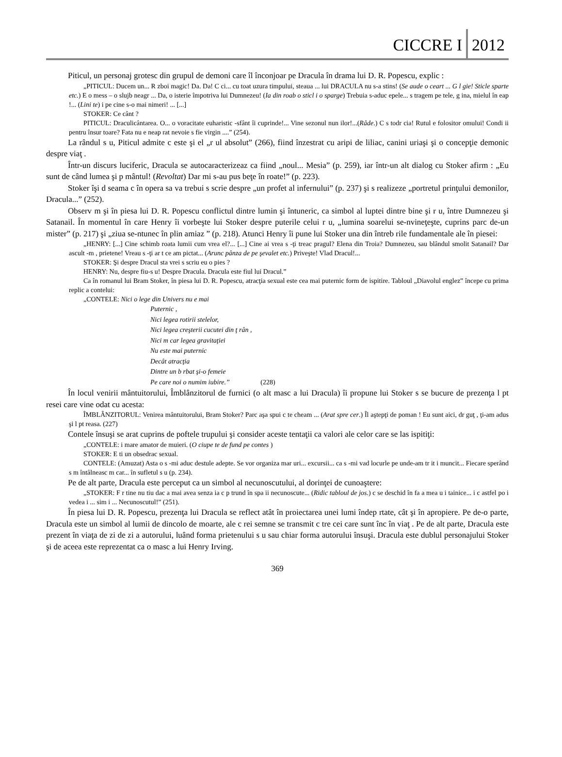CICCRE I
2012
Piticul, un personaj grotesc din grupul de demoni care îl înconjoar pe Dracula în drama lui D. R. Popescu, explic :
„PITICUL: Ducem un... R zboi magic! Da. Da! C ci... cu toat uzura timpului, steaua ... lui DRACULA nu s-a stins! (Se aude o ceart ... G l gie! Sticle sparte etc.) E o mess – o slujb neagr ... Da, o isterie împotriva lui Dumnezeu! (Ia din roab o sticl i o sparge) Trebuia s-aduc epele... s tragem pe tele, g ina, mielul în eap !... (Lini te) i pe cine s-o mai nimeri! ... [...]
STOKER: Ce cânt ?
PITICUL: Draculicântarea. O... o voracitate euharistic -sfânt îi cuprinde!... Vine sezonul nun ilor!...(Râde.) C s todr cia! Rutul e folositor omului! Condi ii pentru însur toare? Fata nu e neap rat nevoie s fie virgin ....” (254).
La rândul s u, Piticul admite c este şi el „r ul absolut” (266), fiind înzestrat cu aripi de liliac, canini uriaşi şi o concepţie demonic despre viaţ .
Într-un discurs luciferic, Dracula se autocaracterizeaz ca fiind „noul... Mesia” (p. 259), iar într-un alt dialog cu Stoker afirm : „Eu sunt de când lumea şi p mântul! (Revoltat) Dar mi s-au pus beţe în roate!” (p. 223).
Stoker îşi d seama c în opera sa va trebui s scrie despre „un profet al infernului” (p. 237) şi s realizeze „portretul prinţului demonilor, Dracula...” (252).
Observ m şi în piesa lui D. R. Popescu conflictul dintre lumin şi întuneric, ca simbol al luptei dintre bine şi r u, între Dumnezeu şi Satanail. În momentul în care Henry îi vorbeşte lui Stoker despre puterile celui r u, „lumina soarelui se-nvineţeşte, cuprins parc de-un mister” (p. 217) şi „ziua se-ntunec în plin amiaz ” (p. 218). Atunci Henry îi pune lui Stoker una din întreb rile fundamentale ale în piesei:
„HENRY: [...] Cine schimb roata lumii cum vrea el?... [...] Cine ai vrea s -ţi treac pragul? Elena din Troia? Dumnezeu, sau blândul smolit Satanail? Dar ascult -m , prietene! Vreau s -ţi ar t ce am pictat... (Arunc pânza de pe şevalet etc.) Priveşte! Vlad Dracul!...
STOKER: Şi despre Dracul sta vrei s scriu eu o pies ?
HENRY: Nu, despre fiu-s u! Despre Dracula. Dracula este fiul lui Dracul.”
Ca în romanul lui Bram Stoker, în piesa lui D. R. Popescu, atracţia sexual este cea mai puternic form de ispitire. Tabloul „Diavolul englez” începe cu prima replic a contelui:
„CONTELE: Nici o lege din Univers nu e mai
Puternic ,
Nici legea rotirii stelelor,
Nici legea creşterii cucutei din ţ rân ,
Nici m car legea gravitaţiei
Nu este mai puternic
Decât atracţia
Dintre un b rbat şi-o femeie
Pe care noi o numim iubire.” (228)
În locul venirii mântuitorului, Îmblânzitorul de furnici (o alt masc a lui Dracula) îi propune lui Stoker s se bucure de prezenţa l pt resei care vine odat cu acesta:
ÎMBLÂNZITORUL: Venirea mântuitorului, Bram Stoker? Parc aşa spui c te cheam ... (Arat spre cer.) Îl aştepţi de poman ! Eu sunt aici, dr guţ , ţi-am adus şi l pt reasa. (227)
Contele însuşi se arat cuprins de poftele trupului şi consider aceste tentaţii ca valori ale celor care se las ispitiţi:
„CONTELE: i mare amator de muieri. (O ciupe te de fund pe contes )
STOKER: E ti un obsedrac sexual.
CONTELE: (Amuzat) Asta o s -mi aduc destule adepte. Se vor organiza mar uri... excursii... ca s -mi vad locurle pe unde-am tr it i muncit... Fiecare sperând s m întâlneasc m car... în sufletul s u (p. 234).
Pe de alt parte, Dracula este perceput ca un simbol al necunoscutului, al dorinţei de cunoaştere:
„STOKER: F r tine nu tiu dac a mai avea senza ia c p trund în spa ii necunoscute... (Ridic tabloul de jos.) c se deschid în fa a mea u i tainice... i c astfel po i vedea i ... sim i ... Necunoscutul!” (251).
În piesa lui D. R. Popescu, prezenţa lui Dracula se reflect atât în proiectarea unei lumi îndep rtate, cât şi în apropiere. Pe de-o parte, Dracula este un simbol al lumii de dincolo de moarte, ale c rei semne se transmit c tre cei care sunt înc în viaţ . Pe de alt parte, Dracula este prezent în viaţa de zi de zi a autorului, luând forma prietenului s u sau chiar forma autorului însuşi. Dracula este dublul personajului Stoker şi de aceea este reprezentat ca o masc a lui Henry Irving.
369